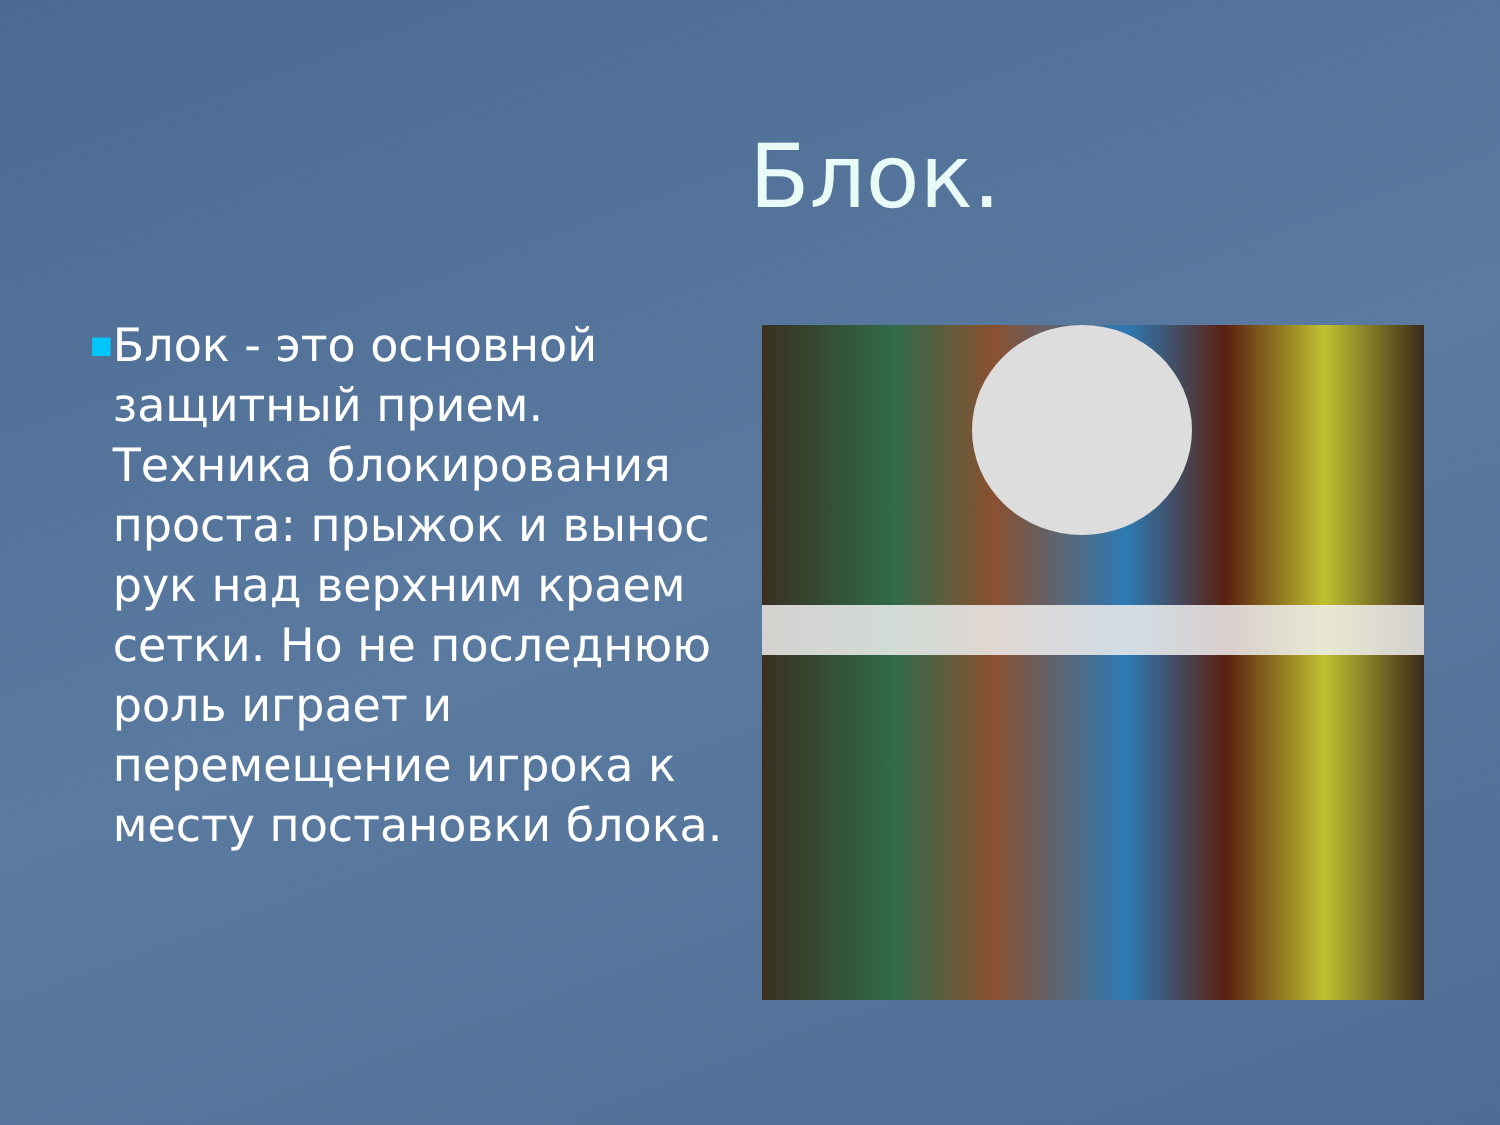Блок.
■
Блок - это основной защитный прием. Техника блокирования проста: прыжок и вынос рук над верхним краем сетки. Но не последнюю роль играет и перемещение игрока к месту постановки блока.